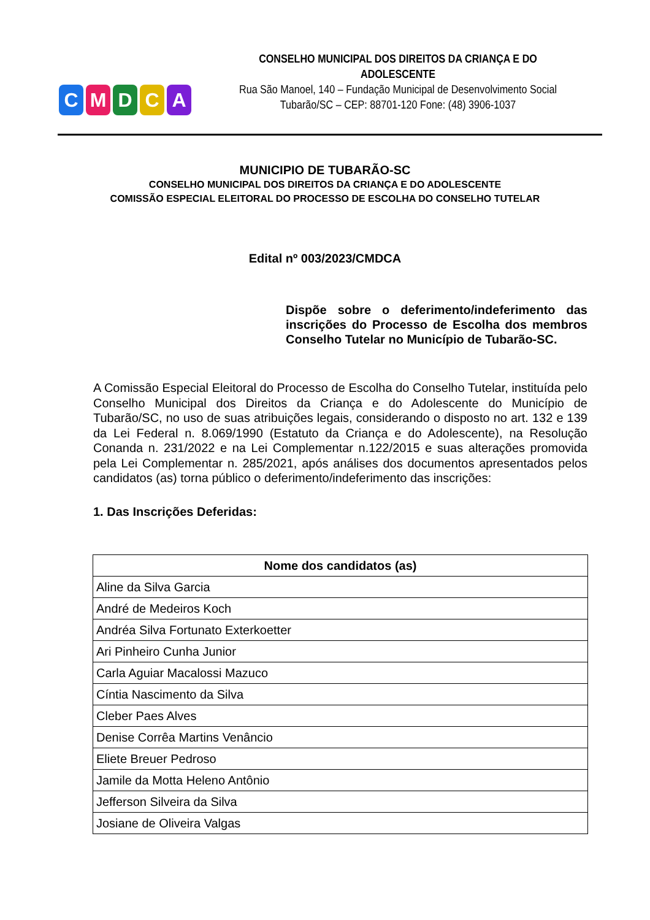CMDCA
CONSELHO MUNICIPAL DOS DIREITOS DA CRIANÇA E DO ADOLESCENTE
Rua São Manoel, 140 – Fundação Municipal de Desenvolvimento Social
Tubarão/SC – CEP: 88701-120 Fone: (48) 3906-1037
MUNICIPIO DE TUBARÃO-SC
CONSELHO MUNICIPAL DOS DIREITOS DA CRIANÇA E DO ADOLESCENTE
COMISSÃO ESPECIAL ELEITORAL DO PROCESSO DE ESCOLHA DO CONSELHO TUTELAR
Edital nº 003/2023/CMDCA
Dispõe sobre o deferimento/indeferimento das inscrições do Processo de Escolha dos membros Conselho Tutelar no Município de Tubarão-SC.
A Comissão Especial Eleitoral do Processo de Escolha do Conselho Tutelar, instituída pelo Conselho Municipal dos Direitos da Criança e do Adolescente do Município de Tubarão/SC, no uso de suas atribuições legais, considerando o disposto no art. 132 e 139 da Lei Federal n. 8.069/1990 (Estatuto da Criança e do Adolescente), na Resolução Conanda n. 231/2022 e na Lei Complementar n.122/2015 e suas alterações promovida pela Lei Complementar n. 285/2021, após análises dos documentos apresentados pelos candidatos (as) torna público o deferimento/indeferimento das inscrições:
1. Das Inscrições Deferidas:
| Nome dos candidatos (as) |
| --- |
| Aline da Silva Garcia |
| André de Medeiros Koch |
| Andréa Silva Fortunato Exterkoetter |
| Ari Pinheiro Cunha Junior |
| Carla Aguiar Macalossi Mazuco |
| Cíntia Nascimento da Silva |
| Cleber Paes Alves |
| Denise Corrêa Martins Venâncio |
| Eliete Breuer Pedroso |
| Jamile da Motta Heleno Antônio |
| Jefferson Silveira da Silva |
| Josiane de Oliveira Valgas |